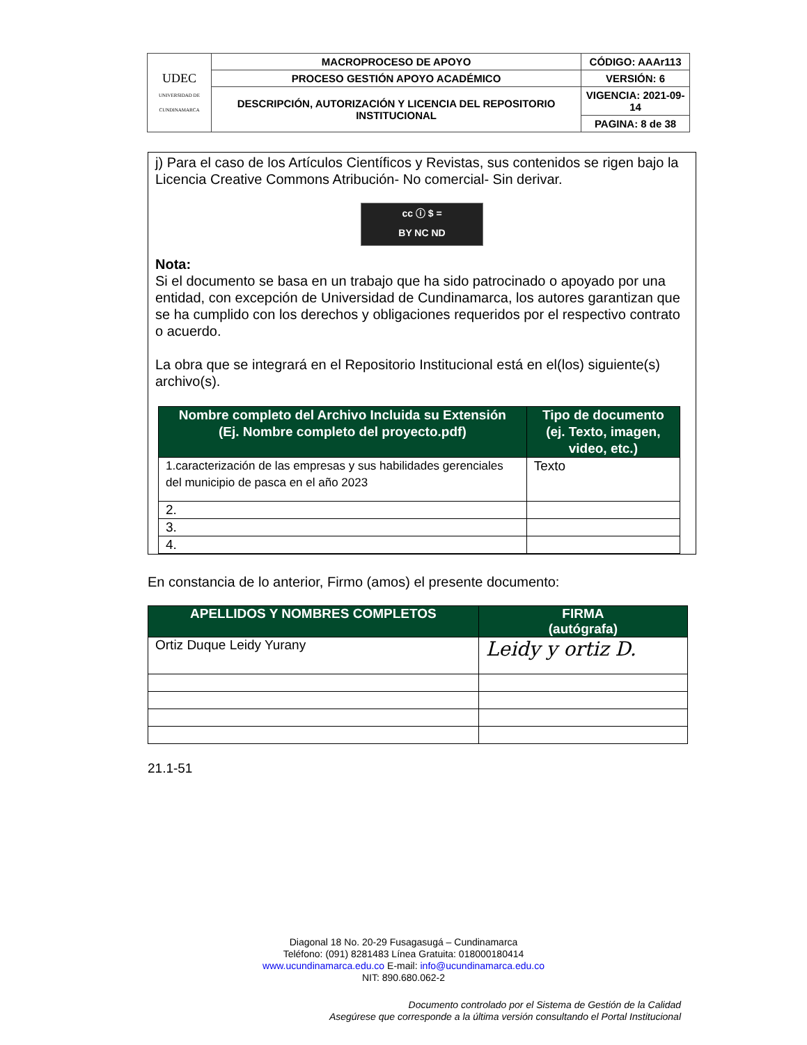| UDEC UNIVERSIDAD DE CUNDINAMARCA | MACROPROCESO DE APOYO | CÓDIGO: AAAr113 |
| | PROCESO GESTIÓN APOYO ACADÉMICO | VERSIÓN: 6 |
| | DESCRIPCIÓN, AUTORIZACIÓN Y LICENCIA DEL REPOSITORIO INSTITUCIONAL | VIGENCIA: 2021-09-14 |
| | | PAGINA: 8 de 38 |
j) Para el caso de los Artículos Científicos y Revistas, sus contenidos se rigen bajo la Licencia Creative Commons Atribución- No comercial- Sin derivar.
cc ⓘ $ =
BY NC ND
Nota:
Si el documento se basa en un trabajo que ha sido patrocinado o apoyado por una entidad, con excepción de Universidad de Cundinamarca, los autores garantizan que se ha cumplido con los derechos y obligaciones requeridos por el respectivo contrato o acuerdo.
La obra que se integrará en el Repositorio Institucional está en el(los) siguiente(s) archivo(s).
| Nombre completo del Archivo Incluida su Extensión (Ej. Nombre completo del proyecto.pdf) | Tipo de documento (ej. Texto, imagen, video, etc.) |
| --- | --- |
| 1.caracterización de las empresas y sus habilidades gerenciales del municipio de pasca en el año 2023 | Texto |
| 2. | |
| 3. | |
| 4. | |
En constancia de lo anterior, Firmo (amos) el presente documento:
| APELLIDOS Y NOMBRES COMPLETOS | FIRMA (autógrafa) |
| --- | --- |
| Ortiz Duque Leidy Yurany | Leidy y ortiz D. |
21.1-51
Diagonal 18 No. 20-29 Fusagasugá – Cundinamarca
Teléfono: (091) 8281483 Línea Gratuita: 018000180414
www.ucundinamarca.edu.co E-mail: info@ucundinamarca.edu.co
NIT: 890.680.062-2
Documento controlado por el Sistema de Gestión de la Calidad
Asegúrese que corresponde a la última versión consultando el Portal Institucional